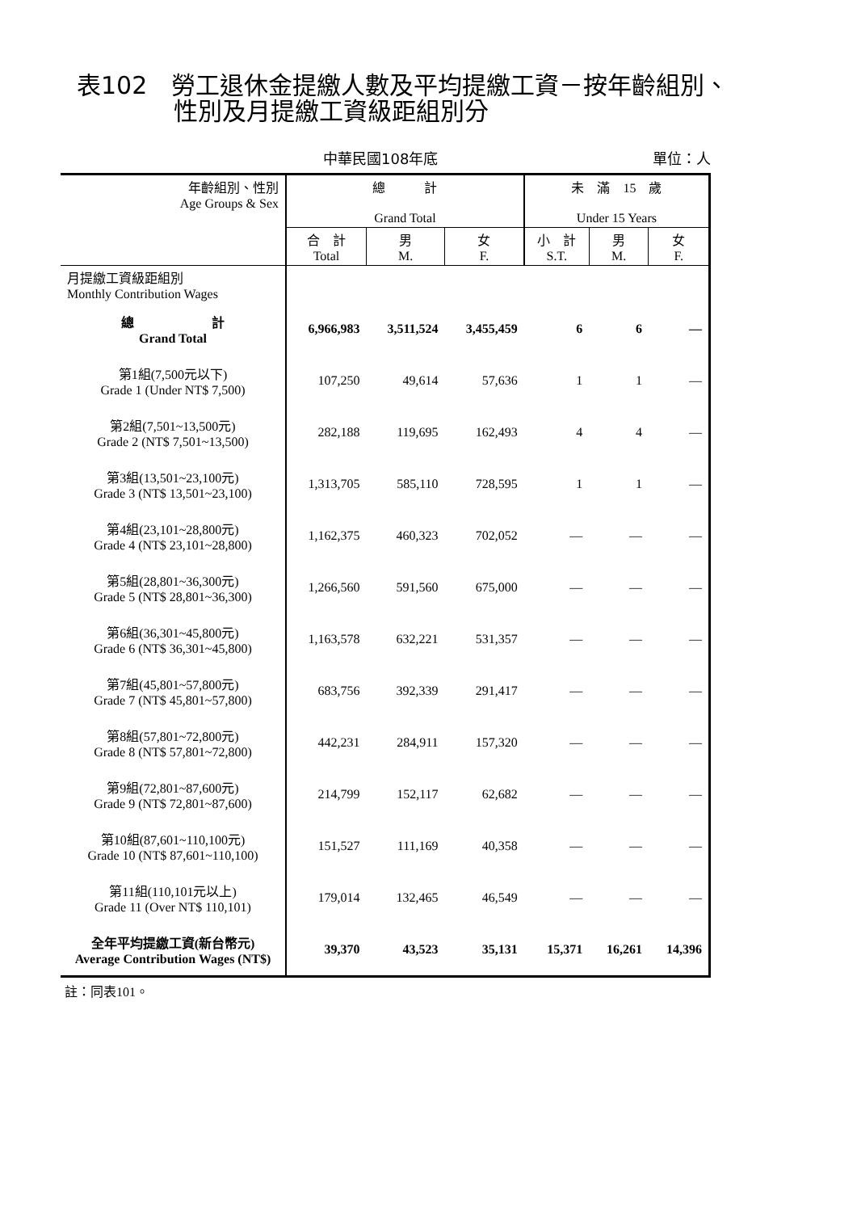表102　勞工退休金提繳人數及平均提繳工資－按年齡組別、
　　　　性別及月提繳工資級距組別分
中華民國108年底 單位：人
| 年齡組別、性別 Age Groups & Sex | 總 計 Grand Total | | | 未 滿 15 歲 Under 15 Years | | |
| --- | --- | --- | --- | --- | --- | --- |
| | 合 計 Total | 男 M. | 女 F. | 小 計 S.T. | 男 M. | 女 F. |
| 月提繳工資級距組別 Monthly Contribution Wages | | | | | | |
| 總 計 Grand Total | 6,966,983 | 3,511,524 | 3,455,459 | 6 | 6 | — |
| 第1組(7,500元以下) Grade 1 (Under NT$ 7,500) | 107,250 | 49,614 | 57,636 | 1 | 1 | — |
| 第2組(7,501~13,500元) Grade 2 (NT$ 7,501~13,500) | 282,188 | 119,695 | 162,493 | 4 | 4 | — |
| 第3組(13,501~23,100元) Grade 3 (NT$ 13,501~23,100) | 1,313,705 | 585,110 | 728,595 | 1 | 1 | — |
| 第4組(23,101~28,800元) Grade 4 (NT$ 23,101~28,800) | 1,162,375 | 460,323 | 702,052 | — | — | — |
| 第5組(28,801~36,300元) Grade 5 (NT$ 28,801~36,300) | 1,266,560 | 591,560 | 675,000 | — | — | — |
| 第6組(36,301~45,800元) Grade 6 (NT$ 36,301~45,800) | 1,163,578 | 632,221 | 531,357 | — | — | — |
| 第7組(45,801~57,800元) Grade 7 (NT$ 45,801~57,800) | 683,756 | 392,339 | 291,417 | — | — | — |
| 第8組(57,801~72,800元) Grade 8 (NT$ 57,801~72,800) | 442,231 | 284,911 | 157,320 | — | — | — |
| 第9組(72,801~87,600元) Grade 9 (NT$ 72,801~87,600) | 214,799 | 152,117 | 62,682 | — | — | — |
| 第10組(87,601~110,100元) Grade 10 (NT$ 87,601~110,100) | 151,527 | 111,169 | 40,358 | — | — | — |
| 第11組(110,101元以上) Grade 11 (Over NT$ 110,101) | 179,014 | 132,465 | 46,549 | — | — | — |
| 全年平均提繳工資(新台幣元) Average Contribution Wages (NT$) | 39,370 | 43,523 | 35,131 | 15,371 | 16,261 | 14,396 |
註：同表101。